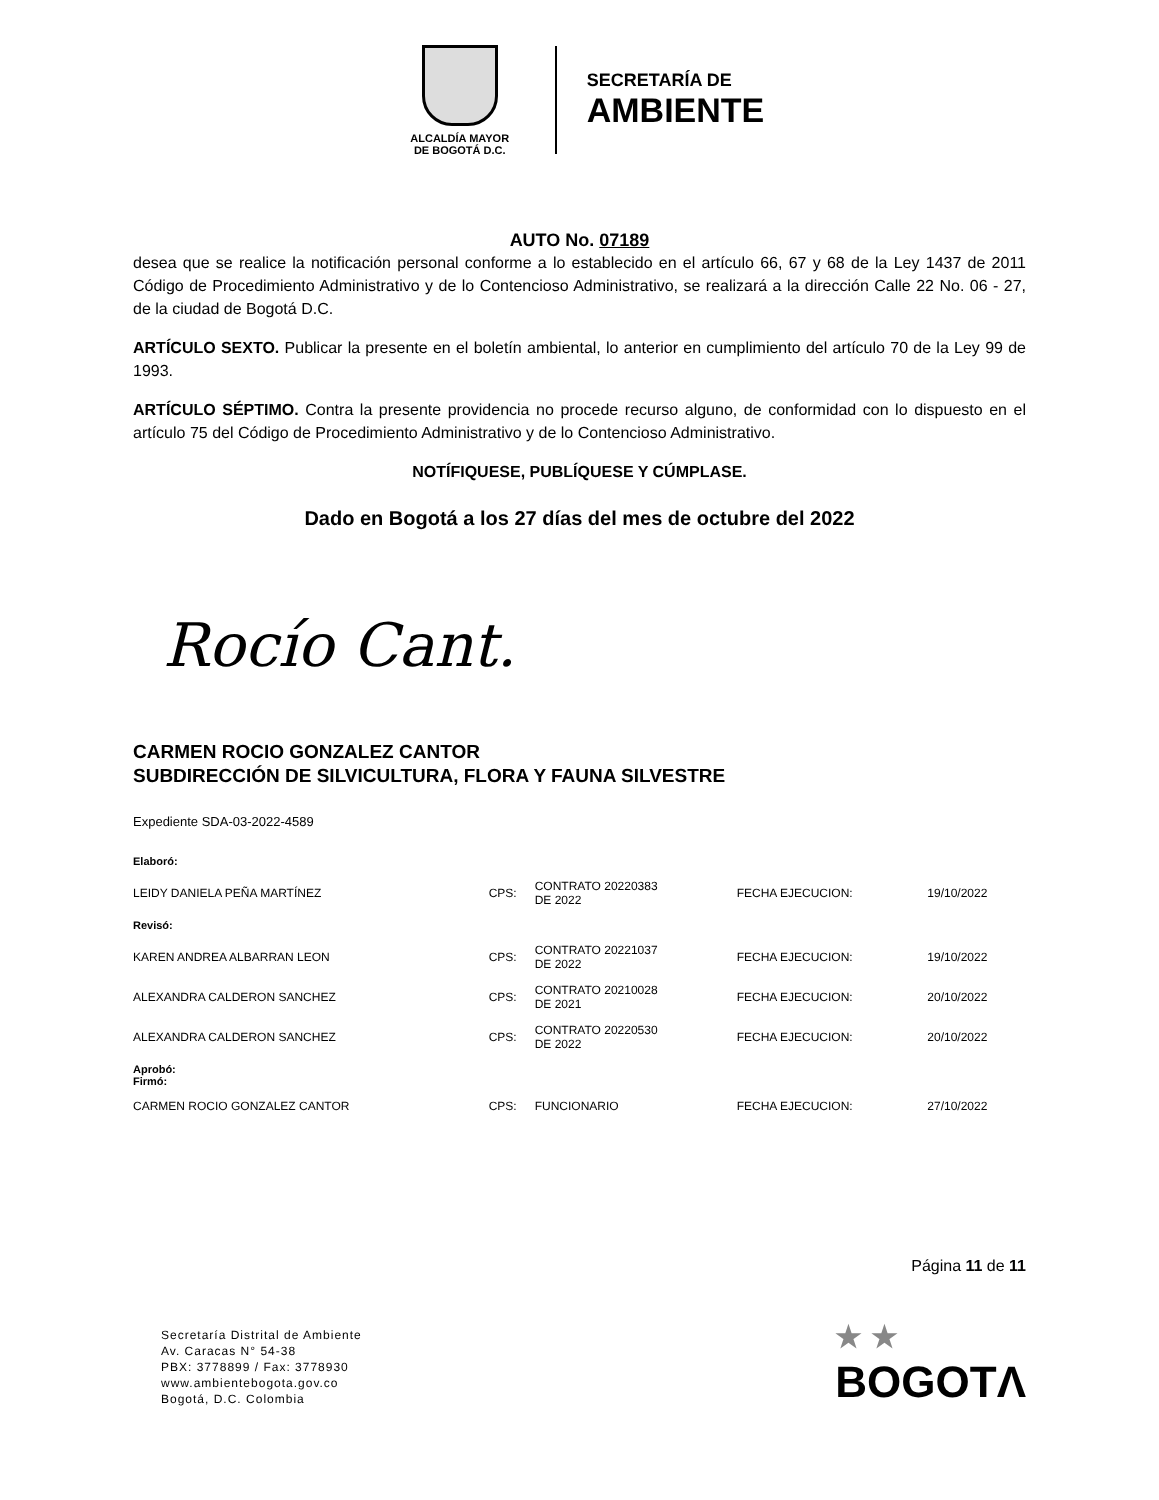ALCALDÍA MAYOR
DE BOGOTÁ D.C.
SECRETARÍA DE
AMBIENTE
AUTO No. 07189
desea que se realice la notificación personal conforme a lo establecido en el artículo 66, 67 y 68 de la Ley 1437 de 2011 Código de Procedimiento Administrativo y de lo Contencioso Administrativo, se realizará a la dirección Calle 22 No. 06 - 27, de la ciudad de Bogotá D.C.
ARTÍCULO SEXTO. Publicar la presente en el boletín ambiental, lo anterior en cumplimiento del artículo 70 de la Ley 99 de 1993.
ARTÍCULO SÉPTIMO. Contra la presente providencia no procede recurso alguno, de conformidad con lo dispuesto en el artículo 75 del Código de Procedimiento Administrativo y de lo Contencioso Administrativo.
NOTÍFIQUESE, PUBLÍQUESE Y CÚMPLASE.
Dado en Bogotá a los 27 días del mes de octubre del 2022
Rocío Cant.
CARMEN ROCIO GONZALEZ CANTOR
SUBDIRECCIÓN DE SILVICULTURA, FLORA Y FAUNA SILVESTRE
Expediente SDA-03-2022-4589
| Elaboró: | | | | |
| LEIDY DANIELA PEÑA MARTÍNEZ | CPS: | CONTRATO 20220383 DE 2022 | FECHA EJECUCION: | 19/10/2022 |
| Revisó: | | | | |
| KAREN ANDREA ALBARRAN LEON | CPS: | CONTRATO 20221037 DE 2022 | FECHA EJECUCION: | 19/10/2022 |
| ALEXANDRA CALDERON SANCHEZ | CPS: | CONTRATO 20210028 DE 2021 | FECHA EJECUCION: | 20/10/2022 |
| ALEXANDRA CALDERON SANCHEZ | CPS: | CONTRATO 20220530 DE 2022 | FECHA EJECUCION: | 20/10/2022 |
| Aprobó: Firmó: | | | | |
| CARMEN ROCIO GONZALEZ CANTOR | CPS: | FUNCIONARIO | FECHA EJECUCION: | 27/10/2022 |
Página 11 de 11
Secretaría Distrital de Ambiente
Av. Caracas N° 54-38
PBX: 3778899 / Fax: 3778930
www.ambientebogota.gov.co
Bogotá, D.C. Colombia
★ ★
BOGOTΛ